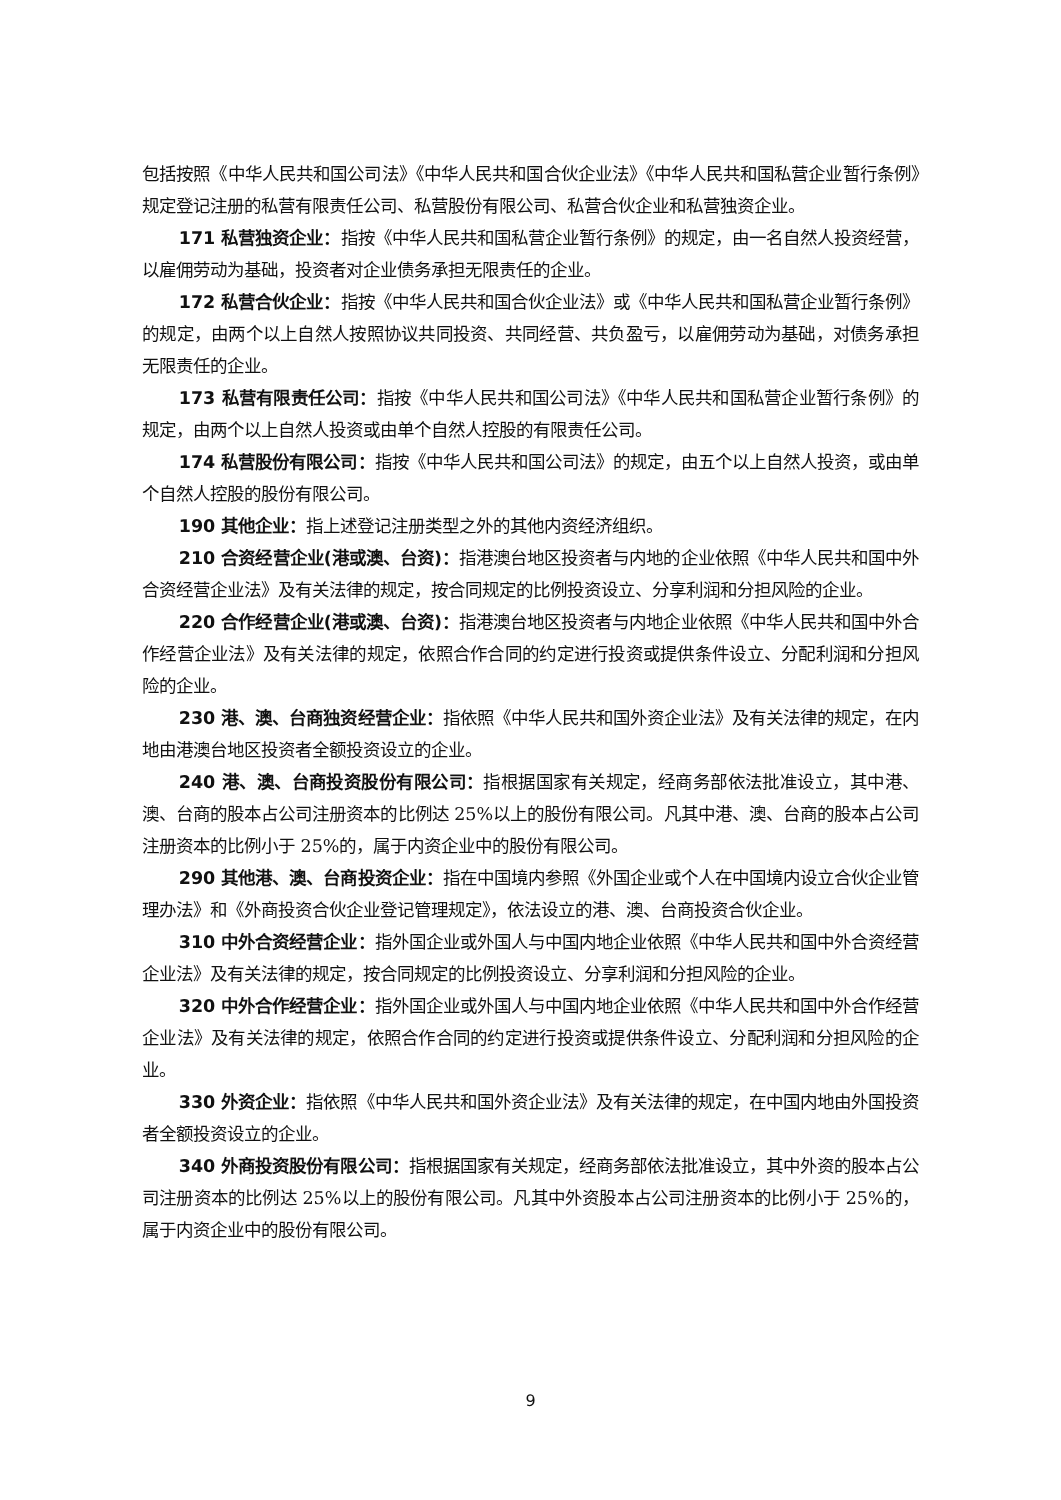包括按照《中华人民共和国公司法》《中华人民共和国合伙企业法》《中华人民共和国私营企业暂行条例》规定登记注册的私营有限责任公司、私营股份有限公司、私营合伙企业和私营独资企业。
171 私营独资企业：指按《中华人民共和国私营企业暂行条例》的规定，由一名自然人投资经营，以雇佣劳动为基础，投资者对企业债务承担无限责任的企业。
172 私营合伙企业：指按《中华人民共和国合伙企业法》或《中华人民共和国私营企业暂行条例》的规定，由两个以上自然人按照协议共同投资、共同经营、共负盈亏，以雇佣劳动为基础，对债务承担无限责任的企业。
173 私营有限责任公司：指按《中华人民共和国公司法》《中华人民共和国私营企业暂行条例》的规定，由两个以上自然人投资或由单个自然人控股的有限责任公司。
174 私营股份有限公司：指按《中华人民共和国公司法》的规定，由五个以上自然人投资，或由单个自然人控股的股份有限公司。
190 其他企业：指上述登记注册类型之外的其他内资经济组织。
210 合资经营企业(港或澳、台资)：指港澳台地区投资者与内地的企业依照《中华人民共和国中外合资经营企业法》及有关法律的规定，按合同规定的比例投资设立、分享利润和分担风险的企业。
220 合作经营企业(港或澳、台资)：指港澳台地区投资者与内地企业依照《中华人民共和国中外合作经营企业法》及有关法律的规定，依照合作合同的约定进行投资或提供条件设立、分配利润和分担风险的企业。
230 港、澳、台商独资经营企业：指依照《中华人民共和国外资企业法》及有关法律的规定，在内地由港澳台地区投资者全额投资设立的企业。
240 港、澳、台商投资股份有限公司：指根据国家有关规定，经商务部依法批准设立，其中港、澳、台商的股本占公司注册资本的比例达 25%以上的股份有限公司。凡其中港、澳、台商的股本占公司注册资本的比例小于 25%的，属于内资企业中的股份有限公司。
290 其他港、澳、台商投资企业：指在中国境内参照《外国企业或个人在中国境内设立合伙企业管理办法》和《外商投资合伙企业登记管理规定》，依法设立的港、澳、台商投资合伙企业。
310 中外合资经营企业：指外国企业或外国人与中国内地企业依照《中华人民共和国中外合资经营企业法》及有关法律的规定，按合同规定的比例投资设立、分享利润和分担风险的企业。
320 中外合作经营企业：指外国企业或外国人与中国内地企业依照《中华人民共和国中外合作经营企业法》及有关法律的规定，依照合作合同的约定进行投资或提供条件设立、分配利润和分担风险的企业。
330 外资企业：指依照《中华人民共和国外资企业法》及有关法律的规定，在中国内地由外国投资者全额投资设立的企业。
340 外商投资股份有限公司：指根据国家有关规定，经商务部依法批准设立，其中外资的股本占公司注册资本的比例达 25%以上的股份有限公司。凡其中外资股本占公司注册资本的比例小于 25%的，属于内资企业中的股份有限公司。
9